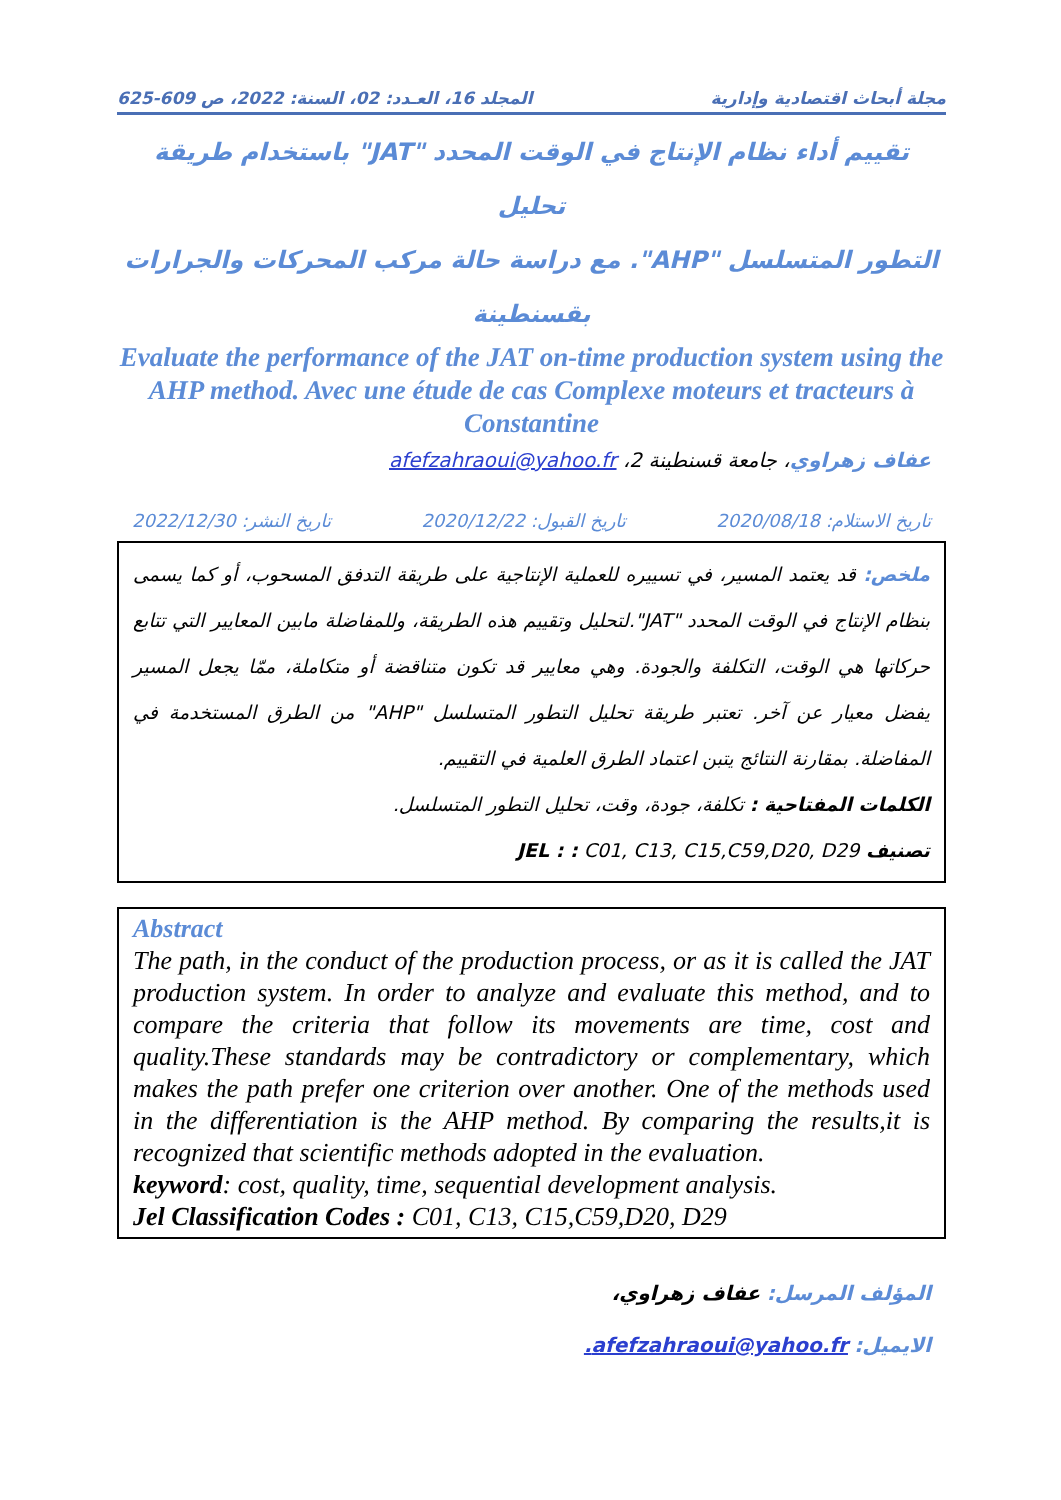مجلة أبحاث اقتصادية وإدارية المجلد 16، العـدد: 02، السنة: 2022، ص 609-625
تقييم أداء نظام الإنتاج في الوقت المحدد "JAT" باستخدام طريقة تحليل
التطور المتسلسل "AHP". مع دراسة حالة مركب المحركات والجرارات
بقسنطينة
Evaluate the performance of the JAT on-time production system using the AHP method. Avec une étude de cas Complexe moteurs et tracteurs à Constantine
عفاف زهراوي، جامعة قسنطينة 2، afefzahraoui@yahoo.fr
تاريخ الاستلام: 2020/08/18 تاريخ القبول: 2020/12/22 تاريخ النشر: 2022/12/30
ملخص: قد يعتمد المسير، في تسييره للعملية الإنتاجية على طريقة التدفق المسحوب، أو كما يسمى بنظام الإنتاج في الوقت المحدد "JAT".لتحليل وتقييم هذه الطريقة، وللمفاضلة مابين المعايير التي تتابع حركاتها هي الوقت، التكلفة والجودة. وهي معايير قد تكون متناقضة أو متكاملة، ممّا يجعل المسير يفضل معيار عن آخر. تعتبر طريقة تحليل التطور المتسلسل "AHP" من الطرق المستخدمة في المفاضلة. بمقارنة النتائج يتبن اعتماد الطرق العلمية في التقييم.
الكلمات المفتاحية : تكلفة، جودة، وقت، تحليل التطور المتسلسل.
تصنيف JEL : : C01, C13, C15,C59,D20, D29
Abstract
The path, in the conduct of the production process, or as it is called the JAT production system. In order to analyze and evaluate this method, and to compare the criteria that follow its movements are time, cost and quality.These standards may be contradictory or complementary, which makes the path prefer one criterion over another. One of the methods used in the differentiation is the AHP method. By comparing the results,it is recognized that scientific methods adopted in the evaluation.
keyword: cost, quality, time, sequential development analysis.
Jel Classification Codes : C01, C13, C15,C59,D20, D29
المؤلف المرسل: عفاف زهراوي،
الايميل: afefzahraoui@yahoo.fr.